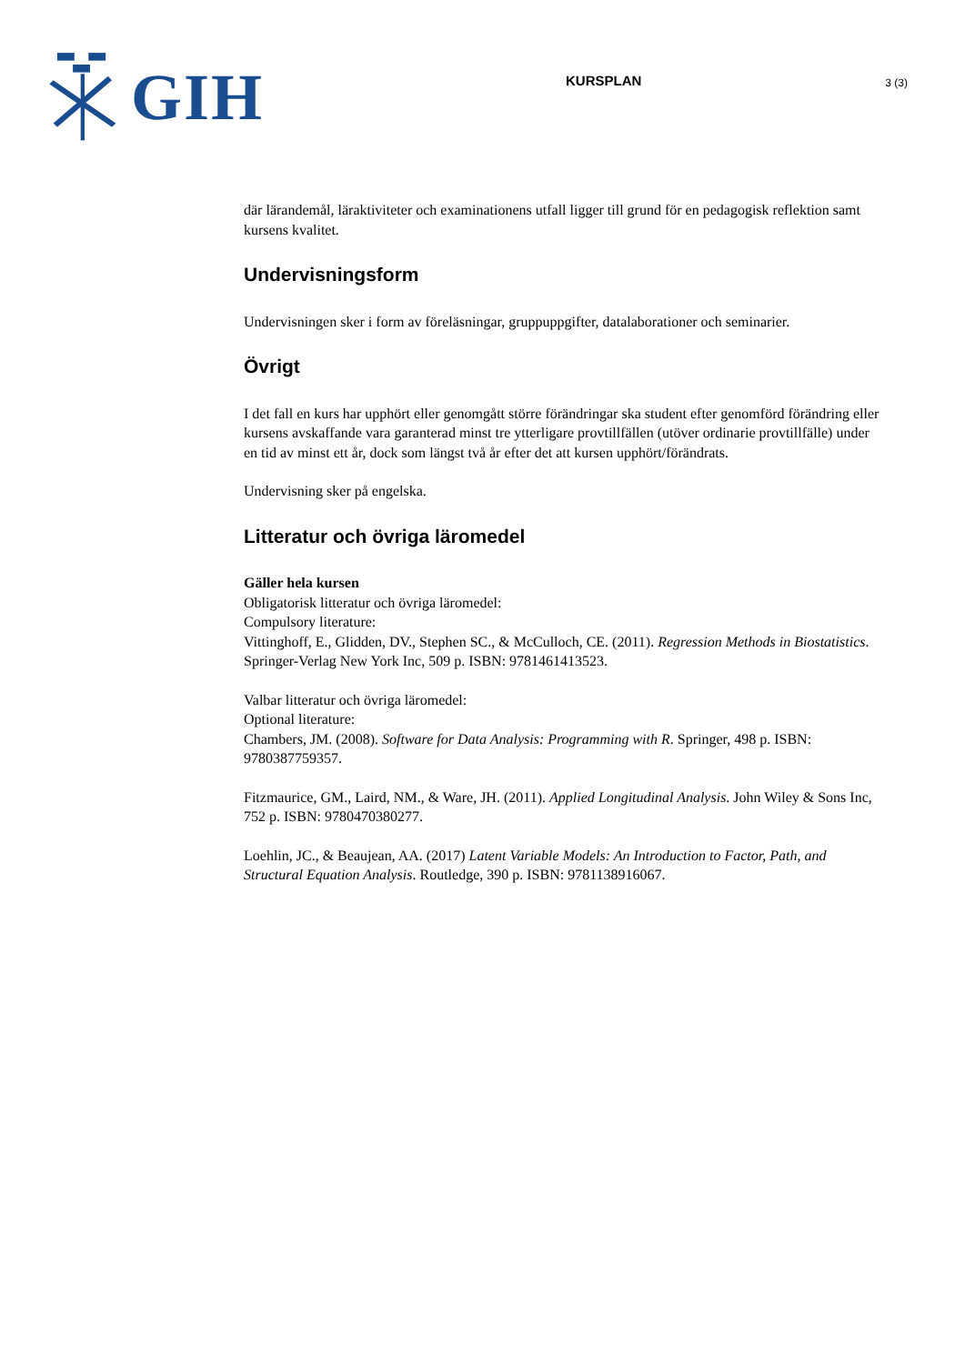GIH
KURSPLAN
3 (3)
där lärandemål, läraktiviteter och examinationens utfall ligger till grund för en pedagogisk reflektion samt kursens kvalitet.
Undervisningsform
Undervisningen sker i form av föreläsningar, gruppuppgifter, datalaborationer och seminarier.
Övrigt
I det fall en kurs har upphört eller genomgått större förändringar ska student efter genomförd förändring eller kursens avskaffande vara garanterad minst tre ytterligare provtillfällen (utöver ordinarie provtillfälle) under en tid av minst ett år, dock som längst två år efter det att kursen upphört/förändrats.
Undervisning sker på engelska.
Litteratur och övriga läromedel
Gäller hela kursen
Obligatorisk litteratur och övriga läromedel:
Compulsory literature:
Vittinghoff, E., Glidden, DV., Stephen SC., & McCulloch, CE. (2011). Regression Methods in Biostatistics. Springer-Verlag New York Inc, 509 p. ISBN: 9781461413523.
Valbar litteratur och övriga läromedel:
Optional literature:
Chambers, JM. (2008). Software for Data Analysis: Programming with R. Springer, 498 p. ISBN: 9780387759357.
Fitzmaurice, GM., Laird, NM., & Ware, JH. (2011). Applied Longitudinal Analysis. John Wiley & Sons Inc, 752 p. ISBN: 9780470380277.
Loehlin, JC., & Beaujean, AA. (2017) Latent Variable Models: An Introduction to Factor, Path, and Structural Equation Analysis. Routledge, 390 p. ISBN: 9781138916067.